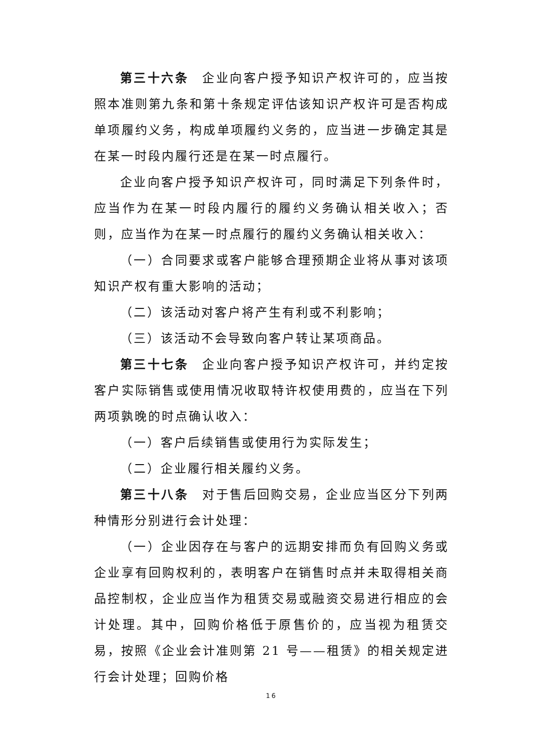第三十六条　企业向客户授予知识产权许可的，应当按照本准则第九条和第十条规定评估该知识产权许可是否构成单项履约义务，构成单项履约义务的，应当进一步确定其是在某一时段内履行还是在某一时点履行。
企业向客户授予知识产权许可，同时满足下列条件时，应当作为在某一时段内履行的履约义务确认相关收入；否则，应当作为在某一时点履行的履约义务确认相关收入：
（一）合同要求或客户能够合理预期企业将从事对该项知识产权有重大影响的活动；
（二）该活动对客户将产生有利或不利影响；
（三）该活动不会导致向客户转让某项商品。
第三十七条　企业向客户授予知识产权许可，并约定按客户实际销售或使用情况收取特许权使用费的，应当在下列两项孰晚的时点确认收入：
（一）客户后续销售或使用行为实际发生；
（二）企业履行相关履约义务。
第三十八条　对于售后回购交易，企业应当区分下列两种情形分别进行会计处理：
（一）企业因存在与客户的远期安排而负有回购义务或企业享有回购权利的，表明客户在销售时点并未取得相关商品控制权，企业应当作为租赁交易或融资交易进行相应的会计处理。其中，回购价格低于原售价的，应当视为租赁交易，按照《企业会计准则第 21 号——租赁》的相关规定进行会计处理；回购价格
16